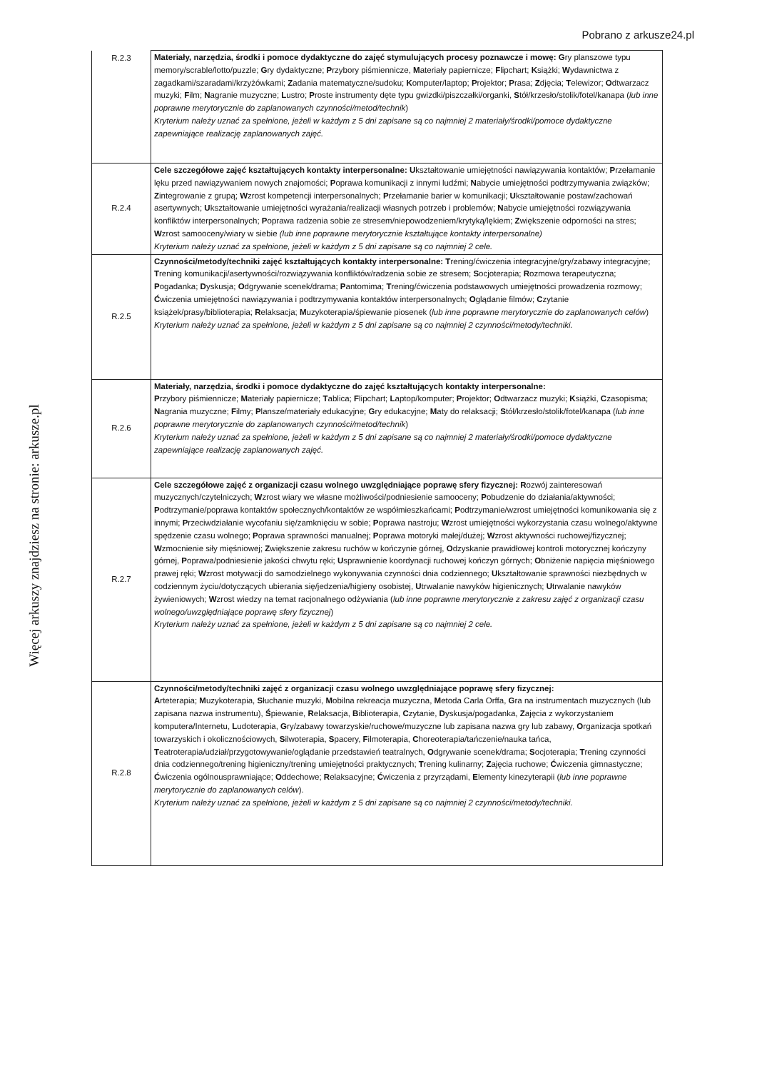Pobrano z arkusze24.pl
Więcej arkuszy znajdziesz na stronie: arkusze.pl
| R.2.3 | Materiały, narzędzia, środki i pomoce dydaktyczne do zajęć stymulujących procesy poznawcze i mowę: G ry planszowe typu memory/scrable/lotto/puzzle; G ry dydaktyczne; P rzybory piśmiennicze, M ateriały papiernicze; F lipchart; K siążki; W ydawnictwa z zagadkami/szaradami/krzyżówkami; Z adania matematyczne/sudoku; K omputer/laptop; P rojektor; P rasa; Z djęcia; T elewizor; O dtwarzacz muzyki; F ilm; N agranie muzyczne; L ustro; P roste instrumenty dęte typu gwizdki/piszczałki/organki, S tół/krzesło/stolik/fotel/kanapa ( lub inne poprawne merytorycznie do zaplanowanych czynności/metod/technik ) Kryterium należy uznać za spełnione, jeżeli w każdym z 5 dni zapisane są co najmniej 2 materiały/środki/pomoce dydaktyczne zapewniające realizację zaplanowanych zajęć. |
| R.2.4 | Cele szczegółowe zajęć kształtujących kontakty interpersonalne: U kształtowanie umiejętności nawiązywania kontaktów; P rzełamanie lęku przed nawiązywaniem nowych znajomości; P oprawa komunikacji z innymi ludźmi; N abycie umiejętności podtrzymywania związków; Z integrowanie z grupą; W zrost kompetencji interpersonalnych; P rzełamanie barier w komunikacji; U kształtowanie postaw/zachowań asertywnych; U kształtowanie umiejętności wyrażania/realizacji własnych potrzeb i problemów; N abycie umiejętności rozwiązywania konfliktów interpersonalnych; P oprawa radzenia sobie ze stresem/niepowodzeniem/krytyką/lękiem; Z większenie odporności na stres; W zrost samooceny/wiary w siebie (lub inne poprawne merytorycznie kształtujące kontakty interpersonalne) Kryterium należy uznać za spełnione, jeżeli w każdym z 5 dni zapisane są co najmniej 2 cele. |
| R.2.5 | Czynności/metody/techniki zajęć kształtujących kontakty interpersonalne: T rening/ćwiczenia integracyjne/gry/zabawy integracyjne; T rening komunikacji/asertywności/rozwiązywania konfliktów/radzenia sobie ze stresem; S ocjoterapia; R ozmowa terapeutyczna; P ogadanka; D yskusja; O dgrywanie scenek/drama; P antomima; T rening/ćwiczenia podstawowych umiejętności prowadzenia rozmowy; Ć wiczenia umiejętności nawiązywania i podtrzymywania kontaktów interpersonalnych; O glądanie filmów; C zytanie książek/prasy/biblioterapia; R elaksacja; M uzykoterapia/śpiewanie piosenek ( lub inne poprawne merytorycznie do zaplanowanych celów ) Kryterium należy uznać za spełnione, jeżeli w każdym z 5 dni zapisane są co najmniej 2 czynności/metody/techniki. |
| R.2.6 | Materiały, narzędzia, środki i pomoce dydaktyczne do zajęć kształtujących kontakty interpersonalne: P rzybory piśmiennicze; M ateriały papiernicze; T ablica; F lipchart; L aptop/komputer; P rojektor; O dtwarzacz muzyki; K siążki, C zasopisma; N agrania muzyczne; F ilmy; P lansze/materiały edukacyjne; G ry edukacyjne; M aty do relaksacji; S tół/krzesło/stolik/fotel/kanapa ( lub inne poprawne merytorycznie do zaplanowanych czynności/metod/technik ) Kryterium należy uznać za spełnione, jeżeli w każdym z 5 dni zapisane są co najmniej 2 materiały/środki/pomoce dydaktyczne zapewniające realizację zaplanowanych zajęć. |
| R.2.7 | Cele szczegółowe zajęć z organizacji czasu wolnego uwzględniające poprawę sfery fizycznej: R ozwój zainteresowań muzycznych/czytelniczych; W zrost wiary we własne możliwości/podniesienie samooceny; P obudzenie do działania/aktywności; P odtrzymanie/poprawa kontaktów społecznych/kontaktów ze współmieszkańcami; P odtrzymanie/wzrost umiejętności komunikowania się z innymi; P rzeciwdziałanie wycofaniu się/zamknięciu w sobie; P oprawa nastroju; W zrost umiejętności wykorzystania czasu wolnego/aktywne spędzenie czasu wolnego; P oprawa sprawności manualnej; P oprawa motoryki małej/dużej; W zrost aktywności ruchowej/fizycznej; W zmocnienie siły mięśniowej; Z większenie zakresu ruchów w kończynie górnej, O dzyskanie prawidłowej kontroli motorycznej kończyny górnej, P oprawa/podniesienie jakości chwytu ręki; U sprawnienie koordynacji ruchowej kończyn górnych; O bniżenie napięcia mięśniowego prawej ręki; W zrost motywacji do samodzielnego wykonywania czynności dnia codziennego; U kształtowanie sprawności niezbędnych w codziennym życiu/dotyczących ubierania się/jedzenia/higieny osobistej, U trwalanie nawyków higienicznych; U trwalanie nawyków żywieniowych; W zrost wiedzy na temat racjonalnego odżywiania ( lub inne poprawne merytorycznie z zakresu zajęć z organizacji czasu wolnego/uwzględniające poprawę sfery fizycznej ) Kryterium należy uznać za spełnione, jeżeli w każdym z 5 dni zapisane są co najmniej 2 cele. |
| R.2.8 | Czynności/metody/techniki zajęć z organizacji czasu wolnego uwzględniające poprawę sfery fizycznej: A rteterapia; M uzykoterapia, S łuchanie muzyki, M obilna rekreacja muzyczna, M etoda Carla Orffa, G ra na instrumentach muzycznych (lub zapisana nazwa instrumentu), Ś piewanie, R elaksacja, B iblioterapia, C zytanie, D yskusja/pogadanka, Z ajęcia z wykorzystaniem komputera/Internetu, L udoterapia, G ry/zabawy towarzyskie/ruchowe/muzyczne lub zapisana nazwa gry lub zabawy, O rganizacja spotkań towarzyskich i okolicznościowych, S ilwoterapia, S pacery, F ilmoterapia, C horeoterapia/tańczenie/nauka tańca, T eatroterapia/udział/przygotowywanie/oglądanie przedstawień teatralnych, O dgrywanie scenek/drama; S ocjoterapia; T rening czynności dnia codziennego/trening higieniczny/trening umiejętności praktycznych; T rening kulinarny; Z ajęcia ruchowe; Ć wiczenia gimnastyczne; Ć wiczenia ogólnousprawniające; O ddechowe; R elaksacyjne; Ć wiczenia z przyrządami, E lementy kinezyterapii ( lub inne poprawne merytorycznie do zaplanowanych celów ). Kryterium należy uznać za spełnione, jeżeli w każdym z 5 dni zapisane są co najmniej 2 czynności/metody/techniki. |